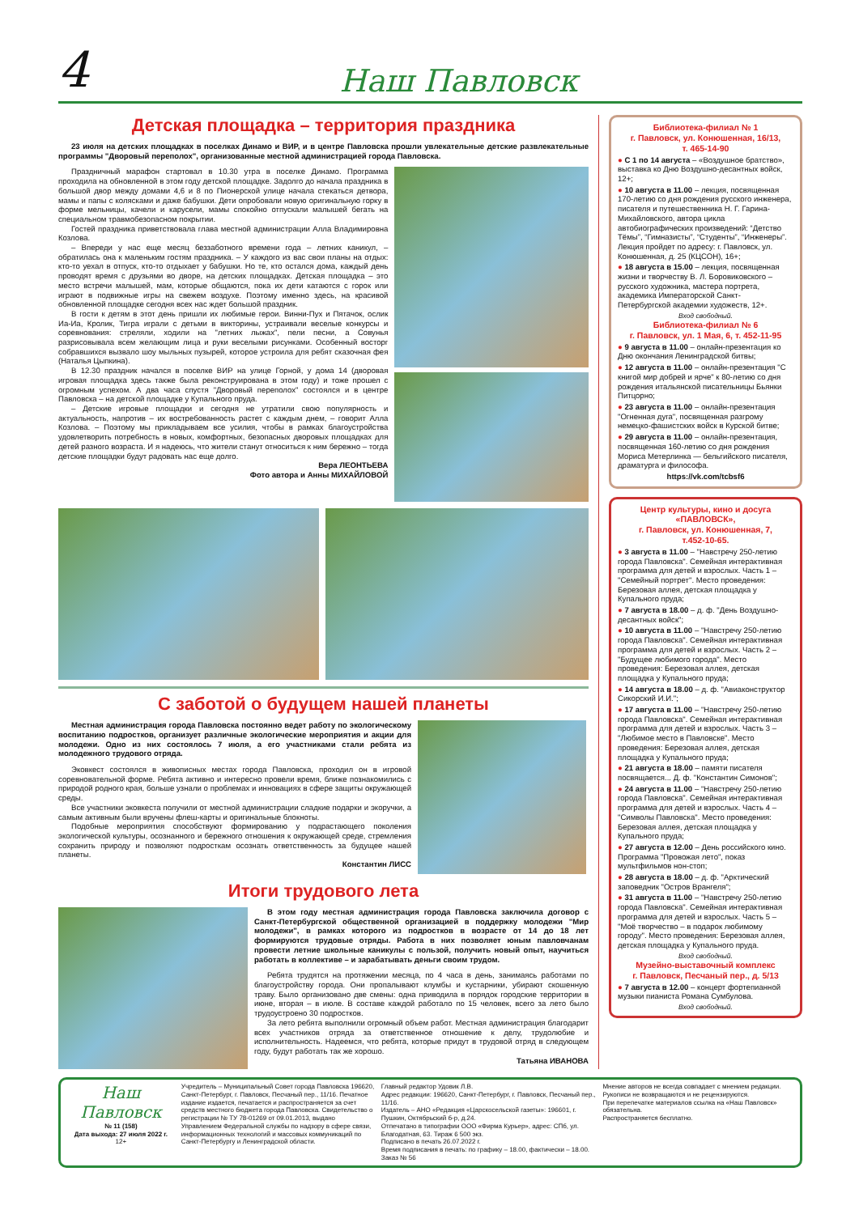4
Наш Павловск
Детская площадка – территория праздника
23 июля на детских площадках в поселках Динамо и ВИР, и в центре Павловска прошли увлекательные детские развлекательные программы "Дворовый переполох", организованные местной администрацией города Павловска.
Праздничный марафон стартовал в 10.30 утра в поселке Динамо. Программа проходила на обновленной в этом году детской площадке. Задолго до начала праздника в большой двор между домами 4,6 и 8 по Пионерской улице начала стекаться детвора, мамы и папы с колясками и даже бабушки. Дети опробовали новую оригинальную горку в форме мельницы, качели и карусели, мамы спокойно отпускали малышей бегать на специальном травмобезопасном покрытии.
Гостей праздника приветствовала глава местной администрации Алла Владимировна Козлова.
– Впереди у нас еще месяц беззаботного времени года – летних каникул, – обратилась она к маленьким гостям праздника. – У каждого из вас свои планы на отдых: кто-то уехал в отпуск, кто-то отдыхает у бабушки. Но те, кто остался дома, каждый день проводят время с друзьями во дворе, на детских площадках. Детская площадка – это место встречи малышей, мам, которые общаются, пока их дети катаются с горок или играют в подвижные игры на свежем воздухе. Поэтому именно здесь, на красивой обновленной площадке сегодня всех нас ждет большой праздник.
В гости к детям в этот день пришли их любимые герои. Винни-Пух и Пятачок, ослик Иа-Иа, Кролик, Тигра играли с детьми в викторины, устраивали веселые конкурсы и соревнования: стреляли, ходили на "летних лыжах", пели песни, а Совунья разрисовывала всем желающим лица и руки веселыми рисунками. Особенный восторг собравшихся вызвало шоу мыльных пузырей, которое устроила для ребят сказочная фея (Наталья Цыпкина).
В 12.30 праздник начался в поселке ВИР на улице Горной, у дома 14 (дворовая игровая площадка здесь также была реконструирована в этом году) и тоже прошел с огромным успехом. А два часа спустя "Дворовый переполох" состоялся и в центре Павловска – на детской площадке у Купального пруда.
– Детские игровые площадки и сегодня не утратили свою популярность и актуальность, напротив – их востребованность растет с каждым днем, – говорит Алла Козлова. – Поэтому мы прикладываем все усилия, чтобы в рамках благоустройства удовлетворить потребность в новых, комфортных, безопасных дворовых площадках для детей разного возраста. И я надеюсь, что жители станут относиться к ним бережно – тогда детские площадки будут радовать нас еще долго.
Вера ЛЕОНТЬЕВА
Фото автора и Анны МИХАЙЛОВОЙ
С заботой о будущем нашей планеты
Местная администрация города Павловска постоянно ведет работу по экологическому воспитанию подростков, организует различные экологические мероприятия и акции для молодежи. Одно из них состоялось 7 июля, а его участниками стали ребята из молодежного трудового отряда.
Эковкест состоялся в живописных местах города Павловска, проходил он в игровой соревновательной форме. Ребята активно и интересно провели время, ближе познакомились с природой родного края, больше узнали о проблемах и инновациях в сфере защиты окружающей среды.
Все участники эковкеста получили от местной администрации сладкие подарки и экоручки, а самым активным были вручены флеш-карты и оригинальные блокноты.
Подобные мероприятия способствуют формированию у подрастающего поколения экологической культуры, осознанного и бережного отношения к окружающей среде, стремления сохранить природу и позволяют подросткам осознать ответственность за будущее нашей планеты.
Константин ЛИСС
Итоги трудового лета
В этом году местная администрация города Павловска заключила договор с Санкт-Петербургской общественной организацией в поддержку молодежи "Мир молодежи", в рамках которого из подростков в возрасте от 14 до 18 лет формируются трудовые отряды. Работа в них позволяет юным павловчанам провести летние школьные каникулы с пользой, получить новый опыт, научиться работать в коллективе – и зарабатывать деньги своим трудом.
Ребята трудятся на протяжении месяца, по 4 часа в день, занимаясь работами по благоустройству города. Они пропалывают клумбы и кустарники, убирают скошенную траву. Было организовано две смены: одна приводила в порядок городские территории в июне, вторая – в июле. В составе каждой работало по 15 человек, всего за лето было трудоустроено 30 подростков.
За лето ребята выполнили огромный объем работ. Местная администрация благодарит всех участников отряда за ответственное отношение к делу, трудолюбие и исполнительность. Надеемся, что ребята, которые придут в трудовой отряд в следующем году, будут работать так же хорошо.
Татьяна ИВАНОВА
Библиотека-филиал № 1
г. Павловск, ул. Конюшенная, 16/13,
т. 465-14-90
● С 1 по 14 августа – «Воздушное братство», выставка ко Дню Воздушно-десантных войск, 12+;
● 10 августа в 11.00 – лекция, посвященная 170-летию со дня рождения русского инженера, писателя и путешественника Н. Г. Гарина-Михайловского, автора цикла автобиографических произведений: “Детство Тёмы”, “Гимназисты”, “Студенты”, “Инженеры”. Лекция пройдет по адресу: г. Павловск, ул. Конюшенная, д. 25 (КЦСОН), 16+;
● 18 августа в 15.00 – лекция, посвященная жизни и творчеству В. Л. Боровиковского – русского художника, мастера портрета, академика Императорской Санкт-Петербургской академии художеств, 12+.
Вход свободный.
Библиотека-филиал № 6
г. Павловск, ул. 1 Мая, 6, т. 452-11-95
● 9 августа в 11.00 – онлайн-презентация ко Дню окончания Ленинградской битвы;
● 12 августа в 11.00 – онлайн-презентация "С книгой мир добрей и ярче" к 80-летию со дня рождения итальянской писательницы Бьянки Питцорно;
● 23 августа в 11.00 – онлайн-презентация "Огненная дуга", посвященная разгрому немецко-фашистских войск в Курской битве;
● 29 августа в 11.00 – онлайн-презентация, посвященная 160-летию со дня рождения Мориса Метерлинка — бельгийского писателя, драматурга и философа.
https://vk.com/tcbsf6
Центр культуры, кино и досуга «ПАВЛОВСК»,
г. Павловск, ул. Конюшенная, 7,
т.452-10-65.
● 3 августа в 11.00 – "Навстречу 250-летию города Павловска". Семейная интерактивная программа для детей и взрослых. Часть 1 – "Семейный портрет". Место проведения: Березовая аллея, детская площадка у Купального пруда;
● 7 августа в 18.00 – д. ф. "День Воздушно-десантных войск";
● 10 августа в 11.00 – "Навстречу 250-летию города Павловска". Семейная интерактивная программа для детей и взрослых. Часть 2 – "Будущее любимого города". Место проведения: Березовая аллея, детская площадка у Купального пруда;
● 14 августа в 18.00 – д. ф. "Авиаконструктор Сикорский И.И.";
● 17 августа в 11.00 – "Навстречу 250-летию города Павловска". Семейная интерактивная программа для детей и взрослых. Часть 3 – "Любимое место в Павловске". Место проведения: Березовая аллея, детская площадка у Купального пруда;
● 21 августа в 18.00 – памяти писателя посвящается... Д. ф. "Константин Симонов";
● 24 августа в 11.00 – "Навстречу 250-летию города Павловска". Семейная интерактивная программа для детей и взрослых. Часть 4 – "Символы Павловска". Место проведения: Березовая аллея, детская площадка у Купального пруда;
● 27 августа в 12.00 – День российского кино. Программа "Провожая лето", показ мультфильмов нон-стоп;
● 28 августа в 18.00 – д. ф. "Арктический заповедник "Остров Врангеля";
● 31 августа в 11.00 – "Навстречу 250-летию города Павловска". Семейная интерактивная программа для детей и взрослых. Часть 5 – "Моё творчество – в подарок любимому городу". Место проведения: Березовая аллея, детская площадка у Купального пруда.
Вход свободный.
Музейно-выставочный комплекс
г. Павловск, Песчаный пер., д. 5/13
● 7 августа в 12.00 – концерт фортепианной музыки пианиста Романа Сумбулова.
Вход свободный.
Наш Павловск
№ 11 (158)
Дата выхода: 27 июля 2022 г.
12+
Учредитель – Муниципальный Совет города Павловска 196620, Санкт-Петербург, г. Павловск, Песчаный пер., 11/16. Печатное издание издается, печатается и распространяется за счет средств местного бюджета города Павловска. Свидетельство о регистрации № ТУ 78-01269 от 09.01.2013, выдано Управлением Федеральной службы по надзору в сфере связи, информационных технологий и массовых коммуникаций по Санкт-Петербургу и Ленинградской области.
Главный редактор Удовик Л.В.
Адрес редакции: 196620, Санкт-Петербург, г. Павловск, Песчаный пер., 11/16.
Издатель – АНО «Редакция «Царскосельской газеты»: 196601, г. Пушкин, Октябрьский б-р, д.24.
Отпечатано в типографии ООО «Фирма Курьер», адрес: СПб, ул. Благодатная, 63. Тираж 6 500 экз.
Подписано в печать 26.07.2022 г.
Время подписания в печать: по графику – 18.00, фактически – 18.00. Заказ № 56
Мнение авторов не всегда совпадает с мнением редакции.
Рукописи не возвращаются и не рецензируются.
При перепечатке материалов ссылка на «Наш Павловск» обязательна.
Распространяется бесплатно.